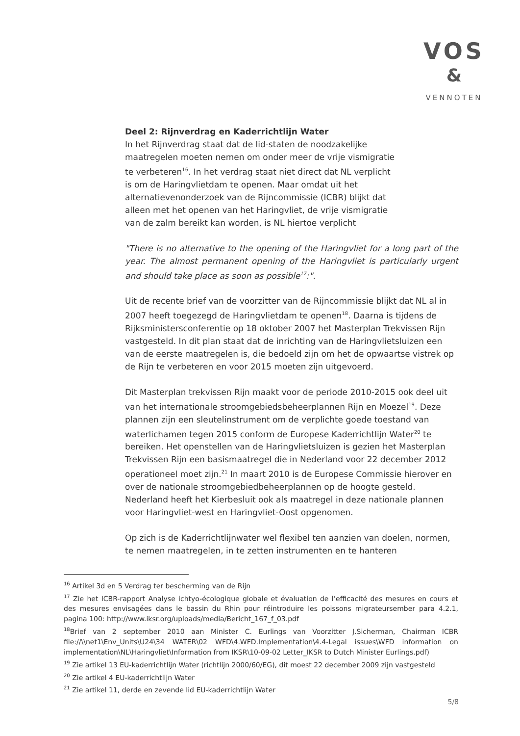VOS
&
VENNOTEN
Deel 2: Rijnverdrag en Kaderrichtlijn Water
In het Rijnverdrag staat dat de lid-staten de noodzakelijke maatregelen moeten nemen om onder meer de vrije vismigratie te verbeteren<sup>16</sup>. In het verdrag staat niet direct dat NL verplicht is om de Haringvlietdam te openen. Maar omdat uit het alternatievenonderzoek van de Rijncommissie (ICBR) blijkt dat alleen met het openen van het Haringvliet, de vrije vismigratie van de zalm bereikt kan worden, is NL hiertoe verplicht
"There is no alternative to the opening of the Haringvliet for a long part of the year. The almost permanent opening of the Haringvliet is particularly urgent and should take place as soon as possible<sup>17</sup>:".
Uit de recente brief van de voorzitter van de Rijncommissie blijkt dat NL al in 2007 heeft toegezegd de Haringvlietdam te openen<sup>18</sup>. Daarna is tijdens de Rijksministersconferentie op 18 oktober 2007 het Masterplan Trekvissen Rijn vastgesteld. In dit plan staat dat de inrichting van de Haringvlietsluizen een van de eerste maatregelen is, die bedoeld zijn om het de opwaartse vistrek op de Rijn te verbeteren en voor 2015 moeten zijn uitgevoerd.
Dit Masterplan trekvissen Rijn maakt voor de periode 2010-2015 ook deel uit van het internationale stroomgebiedsbeheerplannen Rijn en Moezel<sup>19</sup>. Deze plannen zijn een sleutelinstrument om de verplichte goede toestand van waterlichamen tegen 2015 conform de Europese Kaderrichtlijn Water<sup>20</sup> te bereiken. Het openstellen van de Haringvlietsluizen is gezien het Masterplan Trekvissen Rijn een basismaatregel die in Nederland voor 22 december 2012 operationeel moet zijn.<sup>21</sup> In maart 2010 is de Europese Commissie hierover en over de nationale stroomgebiedbeheerplannen op de hoogte gesteld. Nederland heeft het Kierbesluit ook als maatregel in deze nationale plannen voor Haringvliet-west en Haringvliet-Oost opgenomen.
Op zich is de Kaderrichtlijnwater wel flexibel ten aanzien van doelen, normen, te nemen maatregelen, in te zetten instrumenten en te hanteren
<sup>16</sup> Artikel 3d en 5 Verdrag ter bescherming van de Rijn
<sup>17</sup> Zie het ICBR-rapport Analyse ichtyo-écologique globale et évaluation de l’efficacité des mesures en cours et des mesures envisagées dans le bassin du Rhin pour réintroduire les poissons migrateursember para 4.2.1, pagina 100: http://www.iksr.org/uploads/media/Bericht_167_f_03.pdf
<sup>18</sup> Brief van 2 september 2010 aan Minister C. Eurlings van Voorzitter J.Sicherman, Chairman ICBR file://\\net1\Env_Units\U24\34 WATER\02 WFD\4.WFD.Implementation\4.4-Legal issues\WFD information on implementation\NL\Haringvliet\Information from IKSR\10-09-02 Letter_IKSR to Dutch Minister Eurlings.pdf)
<sup>19</sup> Zie artikel 13 EU-kaderrichtlijn Water (richtlijn 2000/60/EG), dit moest 22 december 2009 zijn vastgesteld
<sup>20</sup> Zie artikel 4 EU-kaderrichtlijn Water
<sup>21</sup> Zie artikel 11, derde en zevende lid EU-kaderrichtlijn Water
5/8